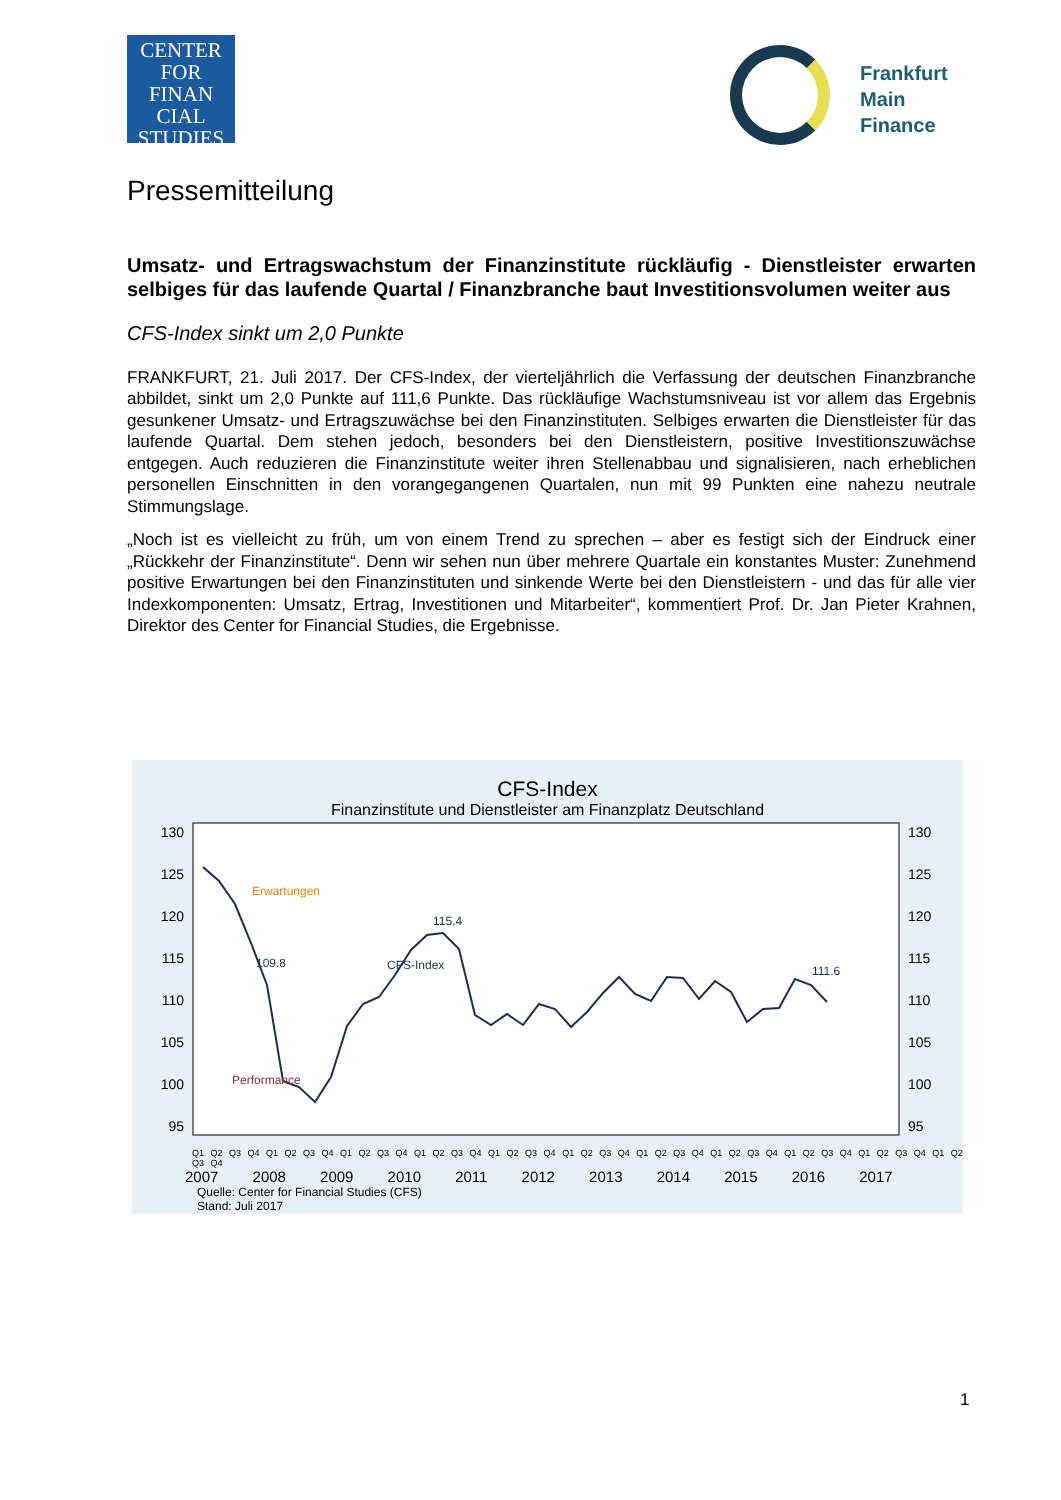CENTER FOR
FINAN
CIAL
STUDIES
Frankfurt
Main
Finance
Pressemitteilung
Umsatz- und Ertragswachstum der Finanzinstitute rückläufig - Dienstleister erwarten selbiges für das laufende Quartal / Finanzbranche baut Investitionsvolumen weiter aus
CFS-Index sinkt um 2,0 Punkte
FRANKFURT, 21. Juli 2017. Der CFS-Index, der vierteljährlich die Verfassung der deutschen Finanzbranche abbildet, sinkt um 2,0 Punkte auf 111,6 Punkte. Das rückläufige Wachstumsniveau ist vor allem das Ergebnis gesunkener Umsatz- und Ertragszuwächse bei den Finanzinstituten. Selbiges erwarten die Dienstleister für das laufende Quartal. Dem stehen jedoch, besonders bei den Dienstleistern, positive Investitionszuwächse entgegen. Auch reduzieren die Finanzinstitute weiter ihren Stellenabbau und signalisieren, nach erheblichen personellen Einschnitten in den vorangegangenen Quartalen, nun mit 99 Punkten eine nahezu neutrale Stimmungslage.
„Noch ist es vielleicht zu früh, um von einem Trend zu sprechen – aber es festigt sich der Eindruck einer „Rückkehr der Finanzinstitute“. Denn wir sehen nun über mehrere Quartale ein konstantes Muster: Zunehmend positive Erwartungen bei den Finanzinstituten und sinkende Werte bei den Dienstleistern - und das für alle vier Indexkomponenten: Umsatz, Ertrag, Investitionen und Mitarbeiter“, kommentiert Prof. Dr. Jan Pieter Krahnen, Direktor des Center for Financial Studies, die Ergebnisse.
CFS-Index
Finanzinstitute und Dienstleister am Finanzplatz Deutschland
130
125
120
115
110
105
100
95
130
125
120
115
110
105
100
95
109.8
115.4
111.6
CFS-Index
Erwartungen
Performance
Q1 Q2 Q3 Q4 Q1 Q2 Q3 Q4 Q1 Q2 Q3 Q4 Q1 Q2 Q3 Q4 Q1 Q2 Q3 Q4 Q1 Q2 Q3 Q4 Q1 Q2 Q3 Q4 Q1 Q2 Q3 Q4 Q1 Q2 Q3 Q4 Q1 Q2 Q3 Q4 Q1 Q2 Q3 Q4
2007 2008 2009 2010 2011 2012 2013 2014 2015 2016 2017
Quelle: Center for Financial Studies (CFS)
Stand: Juli 2017
1